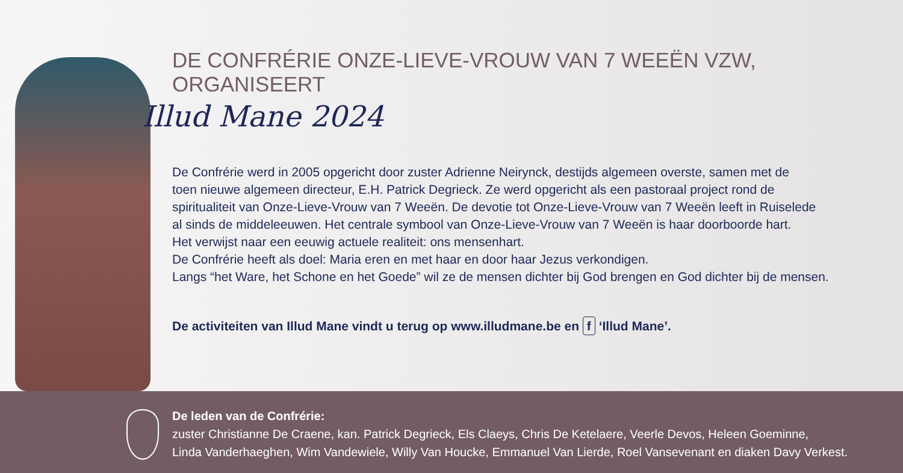DE CONFRÉRIE ONZE-LIEVE-VROUW VAN 7 WEEËN VZW, ORGANISEERT
Illud Mane 2024
De Confrérie werd in 2005 opgericht door zuster Adrienne Neirynck, destijds algemeen overste, samen met de
toen nieuwe algemeen directeur, E.H. Patrick Degrieck. Ze werd opgericht als een pastoraal project rond de
spiritualiteit van Onze-Lieve-Vrouw van 7 Weeën. De devotie tot Onze-Lieve-Vrouw van 7 Weeën leeft in Ruiselede
al sinds de middeleeuwen. Het centrale symbool van Onze-Lieve-Vrouw van 7 Weeën is haar doorboorde hart.
Het verwijst naar een eeuwig actuele realiteit: ons mensenhart.
De Confrérie heeft als doel: Maria eren en met haar en door haar Jezus verkondigen.
Langs “het Ware, het Schone en het Goede” wil ze de mensen dichter bij God brengen en God dichter bij de mensen.
De activiteiten van Illud Mane vindt u terug op www.illudmane.be en f ‘Illud Mane’.
De leden van de Confrérie:
zuster Christianne De Craene, kan. Patrick Degrieck, Els Claeys, Chris De Ketelaere, Veerle Devos, Heleen Goeminne,
Linda Vanderhaeghen, Wim Vandewiele, Willy Van Houcke, Emmanuel Van Lierde, Roel Vansevenant en diaken Davy Verkest.